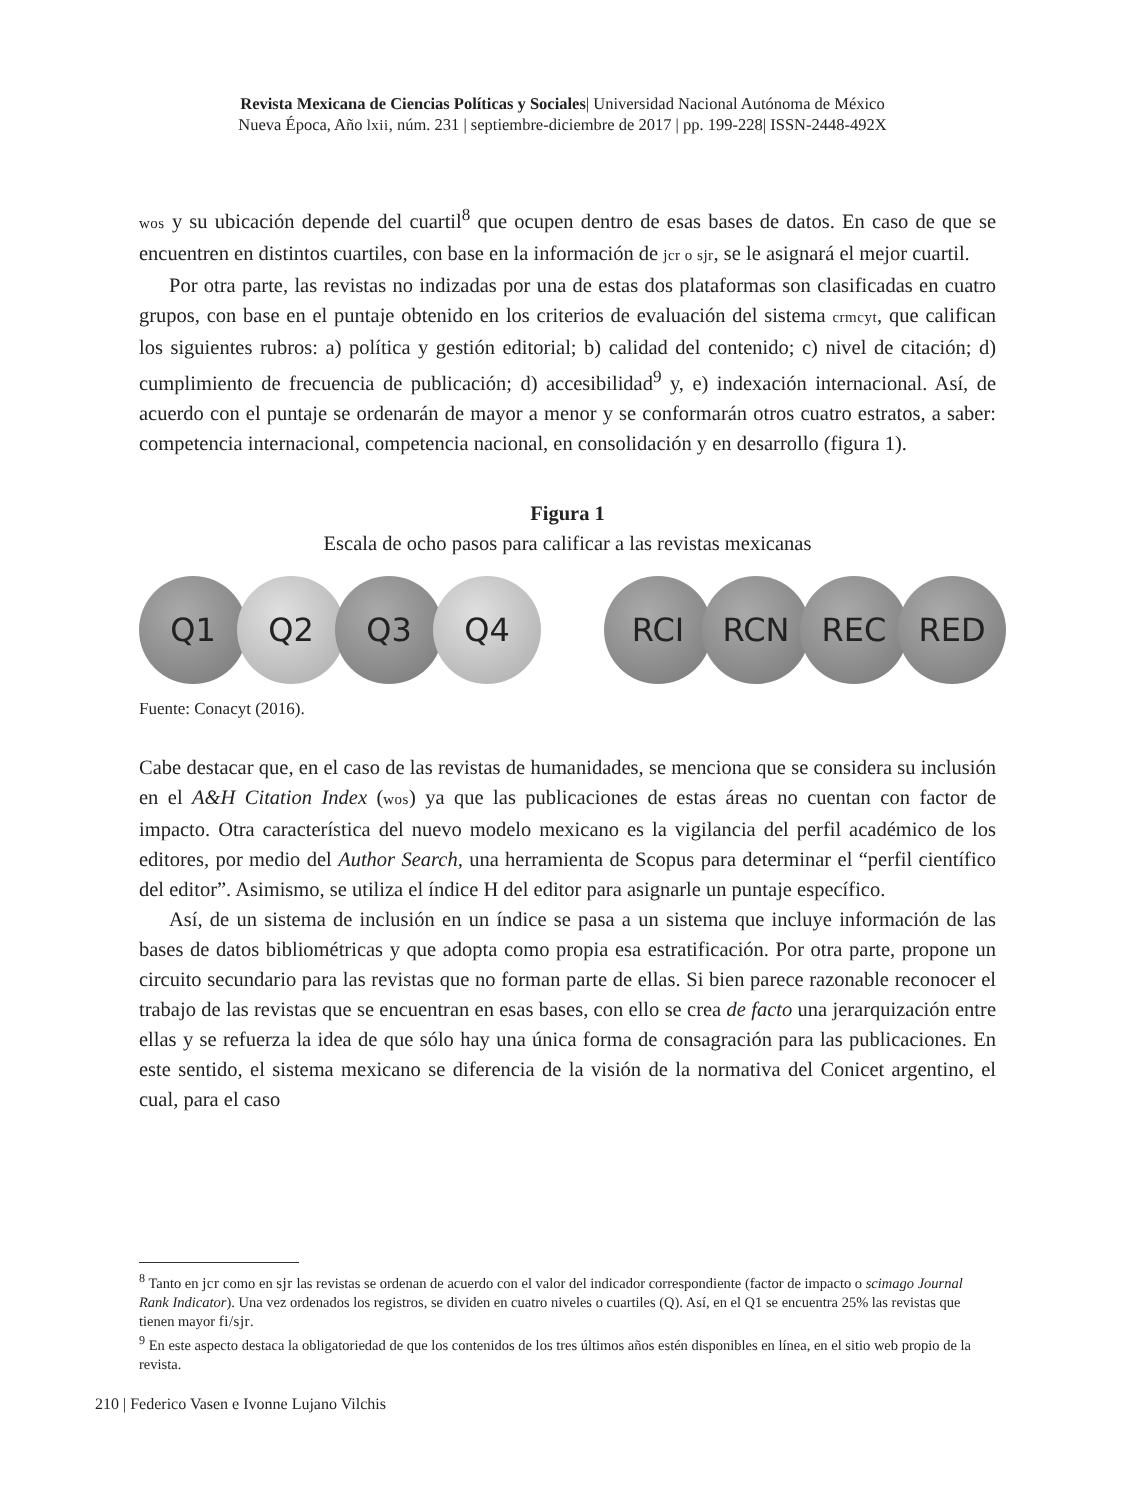Revista Mexicana de Ciencias Políticas y Sociales| Universidad Nacional Autónoma de México
Nueva Época, Año lxii, núm. 231 | septiembre-diciembre de 2017 | pp. 199-228| ISSN-2448-492X
wos y su ubicación depende del cuartil<sup>8</sup> que ocupen dentro de esas bases de datos. En caso de que se encuentren en distintos cuartiles, con base en la información de jcr o sjr, se le asignará el mejor cuartil.
Por otra parte, las revistas no indizadas por una de estas dos plataformas son clasificadas en cuatro grupos, con base en el puntaje obtenido en los criterios de evaluación del sistema crmcyt, que califican los siguientes rubros: a) política y gestión editorial; b) calidad del contenido; c) nivel de citación; d) cumplimiento de frecuencia de publicación; d) accesibilidad<sup>9</sup> y, e) indexación internacional. Así, de acuerdo con el puntaje se ordenarán de mayor a menor y se conformarán otros cuatro estratos, a saber: competencia internacional, competencia nacional, en consolidación y en desarrollo (figura 1).
Figura 1
Escala de ocho pasos para calificar a las revistas mexicanas
Q1 Q2 Q3 Q4 RCI RCN REC RED
Fuente: Conacyt (2016).
Cabe destacar que, en el caso de las revistas de humanidades, se menciona que se considera su inclusión en el A&H Citation Index (wos) ya que las publicaciones de estas áreas no cuentan con factor de impacto. Otra característica del nuevo modelo mexicano es la vigilancia del perfil académico de los editores, por medio del Author Search, una herramienta de Scopus para determinar el “perfil científico del editor”. Asimismo, se utiliza el índice H del editor para asignarle un puntaje específico.
Así, de un sistema de inclusión en un índice se pasa a un sistema que incluye información de las bases de datos bibliométricas y que adopta como propia esa estratificación. Por otra parte, propone un circuito secundario para las revistas que no forman parte de ellas. Si bien parece razonable reconocer el trabajo de las revistas que se encuentran en esas bases, con ello se crea de facto una jerarquización entre ellas y se refuerza la idea de que sólo hay una única forma de consagración para las publicaciones. En este sentido, el sistema mexicano se diferencia de la visión de la normativa del Conicet argentino, el cual, para el caso
<sup>8</sup> Tanto en jcr como en sjr las revistas se ordenan de acuerdo con el valor del indicador correspondiente (factor de impacto o scimago Journal Rank Indicator). Una vez ordenados los registros, se dividen en cuatro niveles o cuartiles (Q). Así, en el Q1 se encuentra 25% las revistas que tienen mayor fi/sjr.
<sup>9</sup> En este aspecto destaca la obligatoriedad de que los contenidos de los tres últimos años estén disponibles en línea, en el sitio web propio de la revista.
210 | Federico Vasen e Ivonne Lujano Vilchis